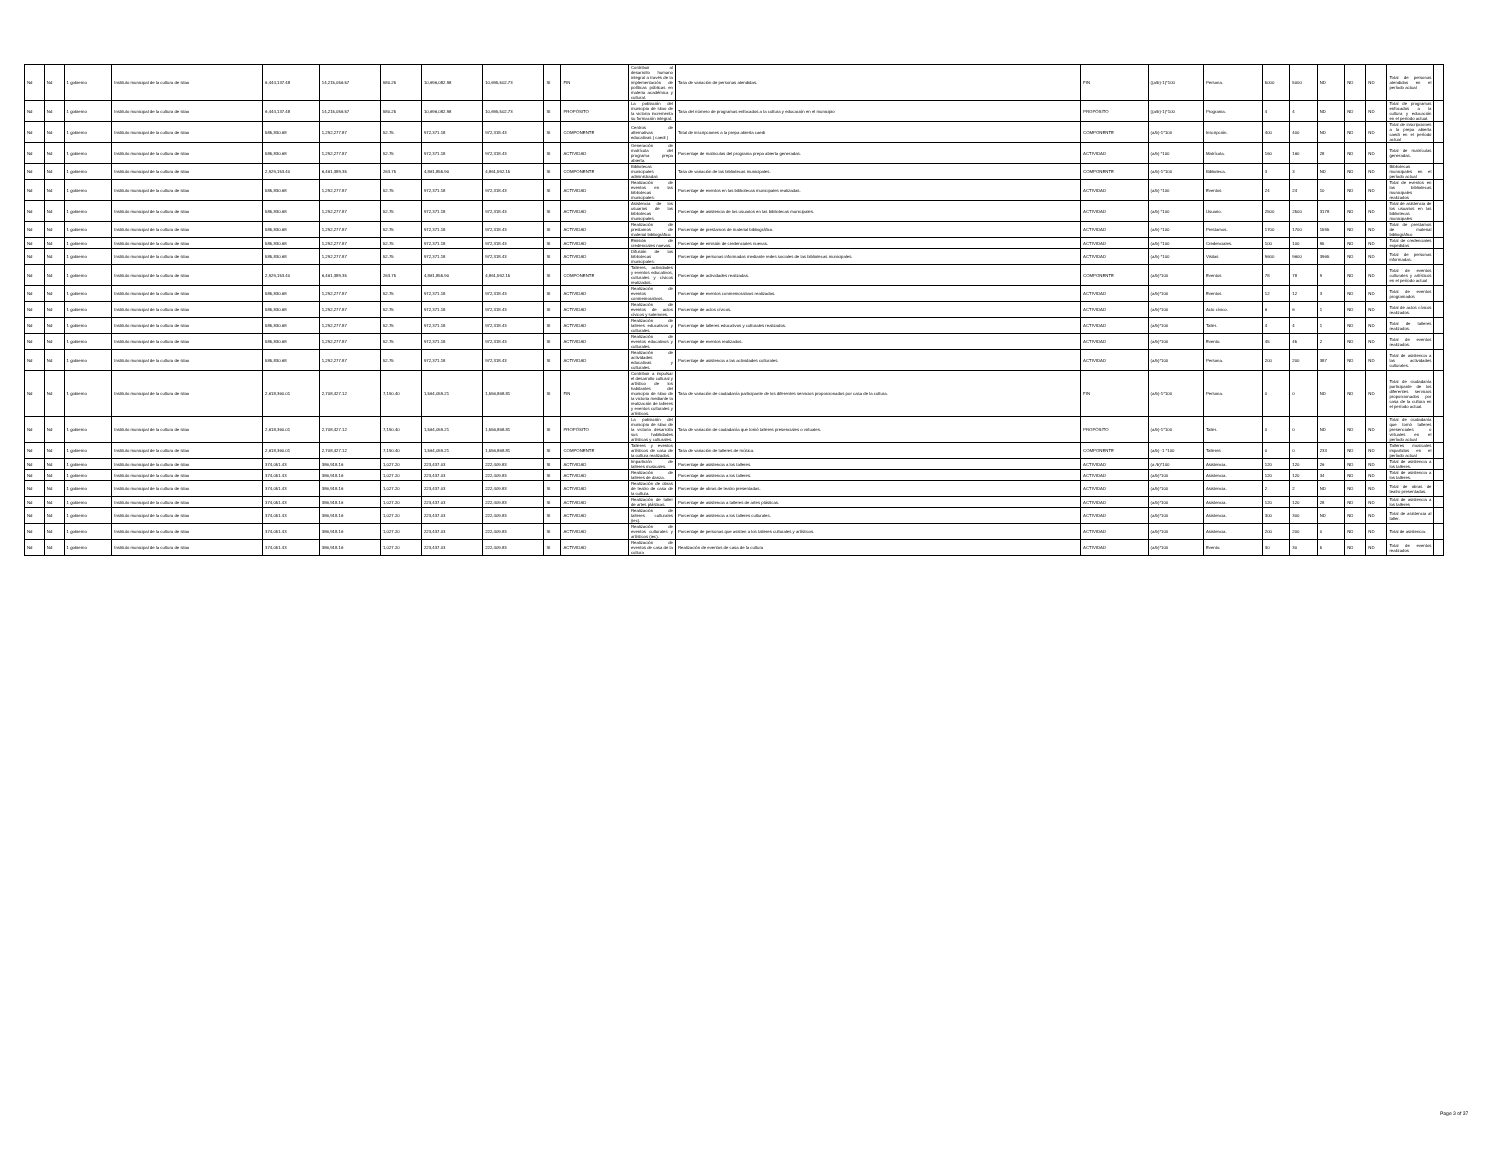| Nd | Nd | 1 gobierno | Instituto municipal de la cultura de silao | 6,444,137.48 | 14,215,056.57 | 580.25 | 10,696,082.98 | 10,695,502.73 | SI | FIN | Contribuir al desarrollo humano integral a través de la implementación de políticas públicas en materia académica y cultural. | Tasa de variación de personas atendidas. | FIN | ((a/b)-1)*100 | Persona. | 5000 | 5000 | ND | ND | ND | Total de personas atendidas en el período actual | |
| Nd | Nd | 1 gobierno | Instituto municipal de la cultura de silao | 6,444,137.48 | 14,215,056.57 | 580.25 | 10,696,082.98 | 10,695,502.73 | SI | PROPÓSITO | La población del municipio de silao de la victoria incrementa su formación integral. | Tasa del número de programas enfocados a la cultura y educación en el municipio | PROPÓSITO | ((a/b)-1)*100 | Programa. | 4 | 4 | ND | ND | ND | Total de programas enfocados a la cultura y educación en el período actual. | |
| Nd | Nd | 1 gobierno | Instituto municipal de la cultura de silao | 585,830.68 | 1,292,277.87 | 52.75 | 972,371.18 | 972,318.43 | SI | COMPONENTE | Centros de alternativas educativas ( caedi ) | Total de inscripciones a la prepa abierta caedi | COMPONENTE | (a/b)-1*100 | Inscripción. | 400 | 400 | ND | ND | ND | Total de inscripciones a la prepa abierta caedi en el período actual | |
| Nd | Nd | 1 gobierno | Instituto municipal de la cultura de silao | 585,830.68 | 1,292,277.87 | 52.75 | 972,371.18 | 972,318.43 | SI | ACTIVIDAD | Generación de matrícula del programa prepa abierta. | Porcentaje de matriculas del programa prepa abierta generadas. | ACTIVIDAD | (a/b) *100 | Matrícula. | 160 | 160 | 28 | ND | ND | Total de matrículas generadas. | |
| Nd | Nd | 1 gobierno | Instituto municipal de la cultura de silao | 2,929,153.40 | 6,461,389.35 | 263.75 | 4,861,855.90 | 4,861,592.15 | SI | COMPONENTE | Bibliotecas municipales administradas | Tasa de variación de las bibliotecas municipales. | COMPONENTE | (a/b)-1*100 | Biblioteca. | 3 | 3 | ND | ND | ND | Bibliotecas municipales en el período actual | |
| Nd | Nd | 1 gobierno | Instituto municipal de la cultura de silao | 585,830.68 | 1,292,277.87 | 52.75 | 972,371.18 | 972,318.43 | SI | ACTIVIDAD | Realización de eventos en las bibliotecas municipales. | Porcentaje de eventos en las bibliotecas municipales realizadas. | ACTIVIDAD | (a/b) *100 | Eventos | 24 | 24 | 10 | ND | ND | Total de eventos en las bibliotecas municipales realizados | |
| Nd | Nd | 1 gobierno | Instituto municipal de la cultura de silao | 585,830.68 | 1,292,277.87 | 52.75 | 972,371.18 | 972,318.43 | SI | ACTIVIDAD | Asistencia de los usuarios de las bibliotecas municipales. | Porcentaje de asistencia de los usuarios en las bibliotecas municipales. | ACTIVIDAD | (a/b) *100 | Usuario. | 2500 | 2500 | 3178 | ND | ND | Total de asistencia de los usuarios en las bibliotecas municipales | |
| Nd | Nd | 1 gobierno | Instituto municipal de la cultura de silao | 585,830.68 | 1,292,277.87 | 52.75 | 972,371.18 | 972,318.43 | SI | ACTIVIDAD | Realización de prestamos de material bibliográfico. | Porcentaje de prestamos de material bibliográfico. | ACTIVIDAD | (a/b) *100 | Prestamos. | 1700 | 1700 | 1595 | ND | ND | Total de prestamos de material bibliográfico | |
| Nd | Nd | 1 gobierno | Instituto municipal de la cultura de silao | 585,830.68 | 1,292,277.87 | 52.75 | 972,371.18 | 972,318.43 | SI | ACTIVIDAD | Emisión de credenciales nuevas. | Porcentaje de emisión de credenciales nuevas. | ACTIVIDAD | (a/b) *100 | Credenciales. | 100 | 100 | 95 | ND | ND | Total de credenciales expedidas | |
| Nd | Nd | 1 gobierno | Instituto municipal de la cultura de silao | 585,830.68 | 1,292,277.87 | 52.75 | 972,371.18 | 972,318.43 | SI | ACTIVIDAD | Difusión de las bibliotecas municipales. | Porcentaje de personas informadas mediante redes sociales de las bibliotecas municipales. | ACTIVIDAD | (a/b) *100 | Visitas | 9600 | 9600 | 3965 | ND | ND | Total de personas informadas. | |
| Nd | Nd | 1 gobierno | Instituto municipal de la cultura de silao | 2,929,153.40 | 6,461,389.35 | 263.75 | 4,861,855.90 | 4,861,592.15 | SI | COMPONENTE | Talleres, actividades y eventos educativos, culturales y cívicos realizados. | Porcentaje de actividades realizadas. | COMPONENTE | (a/b)*100 | Eventos | 78 | 78 | 9 | ND | ND | Total de eventos culturales y artísticos en el período actual | |
| Nd | Nd | 1 gobierno | Instituto municipal de la cultura de silao | 585,830.68 | 1,292,277.87 | 52.75 | 972,371.18 | 972,318.43 | SI | ACTIVIDAD | Realización de eventos conmemorativos. | Porcentaje de eventos conmemorativos realizados. | ACTIVIDAD | (a/b)*100 | Eventos | 12 | 12 | 3 | ND | ND | Total de eventos programados | |
| Nd | Nd | 1 gobierno | Instituto municipal de la cultura de silao | 585,830.68 | 1,292,277.87 | 52.75 | 972,371.18 | 972,318.43 | SI | ACTIVIDAD | Realización de eventos de actos cívicos y solemnes. | Porcentaje de actos cívicos. | ACTIVIDAD | (a/b)*100 | Acto cívico. | 6 | 6 | 1 | ND | ND | Total de actos cívicos realizados. | |
| Nd | Nd | 1 gobierno | Instituto municipal de la cultura de silao | 585,830.68 | 1,292,277.87 | 52.75 | 972,371.18 | 972,318.43 | SI | ACTIVIDAD | Realización de talleres educativos y culturales. | Porcentaje de talleres educativos y culturales realizados. | ACTIVIDAD | (a/b)*100 | Taller. | 4 | 4 | 1 | ND | ND | Total de talleres realizados. | |
| Nd | Nd | 1 gobierno | Instituto municipal de la cultura de silao | 585,830.68 | 1,292,277.87 | 52.75 | 972,371.18 | 972,318.43 | SI | ACTIVIDAD | Realización de eventos educativos y culturales. | Porcentaje de eventos realizados. | ACTIVIDAD | (a/b)*100 | Evento. | 45 | 45 | 2 | ND | ND | Total de eventos realizados. | |
| Nd | Nd | 1 gobierno | Instituto municipal de la cultura de silao | 585,830.68 | 1,292,277.87 | 52.75 | 972,371.18 | 972,318.43 | SI | ACTIVIDAD | Realización de actividades educativas y culturales. | Porcentaje de asistencia a las actividades culturales. | ACTIVIDAD | (a/b)*100 | Persona. | 200 | 200 | 387 | ND | ND | Total de asistencia a las actividades culturales. | |
| Nd | Nd | 1 gobierno | Instituto municipal de la cultura de silao | 2,618,360.01 | 2,708,427.12 | 7,190.40 | 1,564,059.21 | 1,556,868.81 | SI | FIN | Contribuir a impulsar el desarrollo cultural y artístico de los habitantes del municipio de silao de la victoria mediante la realización de talleres y eventos culturales y artísticos. | Tasa de variación de ciudadanía participante de los diferentes servicios proporcionados por casa de la cultura. | FIN | (a/b)-1*100 | Persona. | 0 | 0 | ND | ND | ND | Total de ciudadanía participante de los diferentes servicios proporcionados por casa de la cultura en el período actual. | |
| Nd | Nd | 1 gobierno | Instituto municipal de la cultura de silao | 2,618,360.01 | 2,708,427.12 | 7,190.40 | 1,564,059.21 | 1,556,868.81 | SI | PROPÓSITO | La población del municipio de silao de la victoria desarrolla sus habilidades artísticas y culturales. | Tasa de variación de ciudadanía que tomó talleres presenciales o virtuales. | PROPÓSITO | (a/b)-1*100 | Taller. | 0 | 0 | ND | ND | ND | Total de ciudadanía que tomó talleres presenciales o virtuales en el período actual | |
| Nd | Nd | 1 gobierno | Instituto municipal de la cultura de silao | 2,618,360.01 | 2,708,427.12 | 7,190.40 | 1,564,059.21 | 1,556,868.81 | SI | COMPONENTE | Talleres y eventos artísticos de casa de la cultura realizados. | Tasa de variación de talleres de música. | COMPONENTE | (a/b) -1 *100 | Talleres | 0 | 0 | 233 | ND | ND | Talleres musicales impartidos en el período actual | |
| Nd | Nd | 1 gobierno | Instituto municipal de la cultura de silao | 374,051.43 | 386,918.16 | 1,027.20 | 223,437.03 | 222,409.83 | SI | ACTIVIDAD | Impartición de talleres musicales. | Porcentaje de asistencia a los talleres. | ACTIVIDAD | (a /b)*100 | Asistencia. | 120 | 120 | 26 | ND | ND | Total de asistencia a los talleres. | |
| Nd | Nd | 1 gobierno | Instituto municipal de la cultura de silao | 374,051.43 | 386,918.16 | 1,027.20 | 223,437.03 | 222,409.83 | SI | ACTIVIDAD | Realización de talleres de danza. | Porcentaje de asistencia a los talleres. | ACTIVIDAD | (a/b)*100 | Asistencia. | 120 | 120 | 34 | ND | ND | Total de asistencia a los talleres. | |
| Nd | Nd | 1 gobierno | Instituto municipal de la cultura de silao | 374,051.43 | 386,918.16 | 1,027.20 | 223,437.03 | 222,409.83 | SI | ACTIVIDAD | Realización de obras de teatro de casa de la cultura. | Porcentaje de obras de teatro presentadas. | ACTIVIDAD | (a/b)*100 | Asistencia. | 2 | 2 | ND | ND | ND | Total de obras de teatro presentadas. | |
| Nd | Nd | 1 gobierno | Instituto municipal de la cultura de silao | 374,051.43 | 386,918.16 | 1,027.20 | 223,437.03 | 222,409.83 | SI | ACTIVIDAD | Realización de taller de artes plásticas. | Porcentaje de asistencia a talleres de artes plásticas. | ACTIVIDAD | (a/b)*100 | Asistencia. | 120 | 120 | 28 | ND | ND | Total de asistencia a los talleres | |
| Nd | Nd | 1 gobierno | Instituto municipal de la cultura de silao | 374,051.43 | 386,918.16 | 1,027.20 | 223,437.03 | 222,409.83 | SI | ACTIVIDAD | Realización de talleres culturales (iec). | Porcentaje de asistencia a los talleres culturales. | ACTIVIDAD | (a/b)*100 | Asistencia. | 300 | 300 | ND | ND | ND | Total de asistencia al taller. | |
| Nd | Nd | 1 gobierno | Instituto municipal de la cultura de silao | 374,051.43 | 386,918.16 | 1,027.20 | 223,437.03 | 222,409.83 | SI | ACTIVIDAD | Realización de eventos culturales y artísticos (iec). | Porcentaje de personas que asisten a los talleres culturales y artísticos. | ACTIVIDAD | (a/b)*100 | Asistencia. | 200 | 200 | 0 | ND | ND | Total de asistencia. | |
| Nd | Nd | 1 gobierno | Instituto municipal de la cultura de silao | 374,051.43 | 386,918.16 | 1,027.20 | 223,437.03 | 222,409.83 | SI | ACTIVIDAD | Realización de eventos de casa de la cultura | Realización de eventos de casa de la cultura | ACTIVIDAD | (a/b)*100 | Evento. | 30 | 30 | 5 | ND | ND | Total de eventos realizados | |
Page 3 of 37